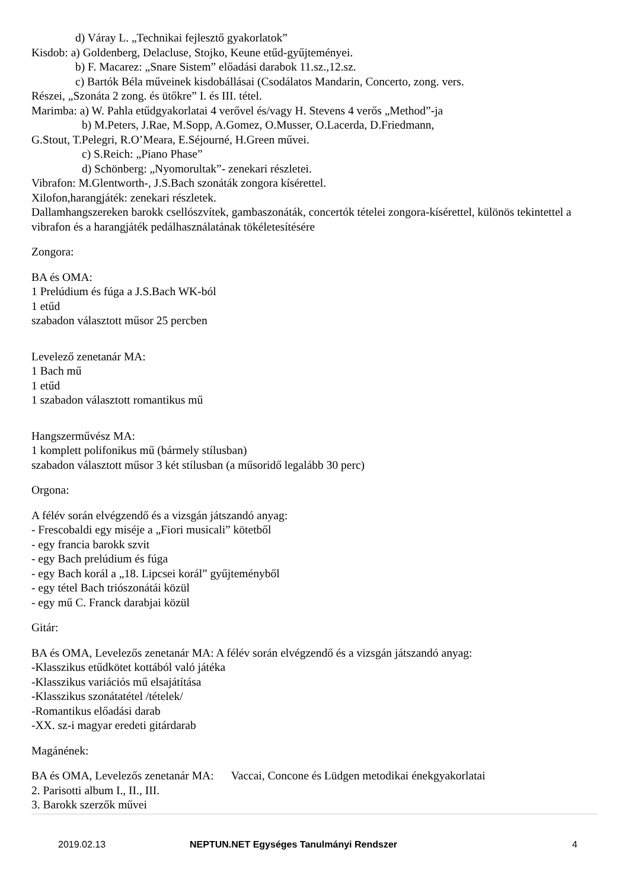d) Váray L. „Technikai fejlesztő gyakorlatok”
Kisdob: a) Goldenberg, Delacluse, Stojko, Keune etűd-gyűjteményei.
b) F. Macarez: „Snare Sistem” előadási darabok 11.sz.,12.sz.
c) Bartók Béla műveinek kisdobállásai (Csodálatos Mandarin, Concerto, zong. vers.
Részei, „Szonáta 2 zong. és ütőkre” I. és III. tétel.
Marimba: a) W. Pahla etűdgyakorlatai 4 verővel és/vagy H. Stevens 4 verős „Method”-ja
b) M.Peters, J.Rae, M.Sopp, A.Gomez, O.Musser, O.Lacerda, D.Friedmann,
G.Stout, T.Pelegri, R.O’Meara, E.Séjourné, H.Green művei.
c) S.Reich: „Piano Phase”
d) Schönberg: „Nyomorultak”- zenekari részletei.
Vibrafon: M.Glentworth-, J.S.Bach szonáták zongora kísérettel.
Xilofon,harangjáték: zenekari részletek.
Dallamhangszereken barokk csellószvítek, gambaszonáták, concertók tételei zongora-kísérettel, különös tekintettel a vibrafon és a harangjáték pedálhasználatának tökéletesítésére
Zongora:
BA és OMA:
1 Prelúdium és fúga a J.S.Bach WK-ból
1 etűd
szabadon választott műsor 25 percben
Levelező zenetanár MA:
1 Bach mű
1 etűd
1 szabadon választott romantikus mű
Hangszerművész MA:
1 komplett polifonikus mű (bármely stílusban)
szabadon választott műsor 3 két stílusban (a műsoridő legalább 30 perc)
Orgona:
A félév során elvégzendő és a vizsgán játszandó anyag:
- Frescobaldi egy miséje a „Fiori musicali” kötetből
- egy francia barokk szvit
- egy Bach prelúdium és fúga
- egy Bach korál a „18. Lipcsei korál” gyűjteményből
- egy tétel Bach triószonátái közül
- egy mű C. Franck darabjai közül
Gitár:
BA és OMA, Levelezős zenetanár MA: A félév során elvégzendő és a vizsgán játszandó anyag:
-Klasszikus etűdkötet kottából való játéka
-Klasszikus variációs mű elsajátítása
-Klasszikus szonátatétel /tételek/
-Romantikus előadási darab
-XX. sz-i magyar eredeti gitárdarab
Magánének:
BA és OMA, Levelezős zenetanár MA: Vaccai, Concone és Lüdgen metodikai énekgyakorlatai
2. Parisotti album I., II., III.
3. Barokk szerzők művei
2019.02.13 NEPTUN.NET Egységes Tanulmányi Rendszer 4